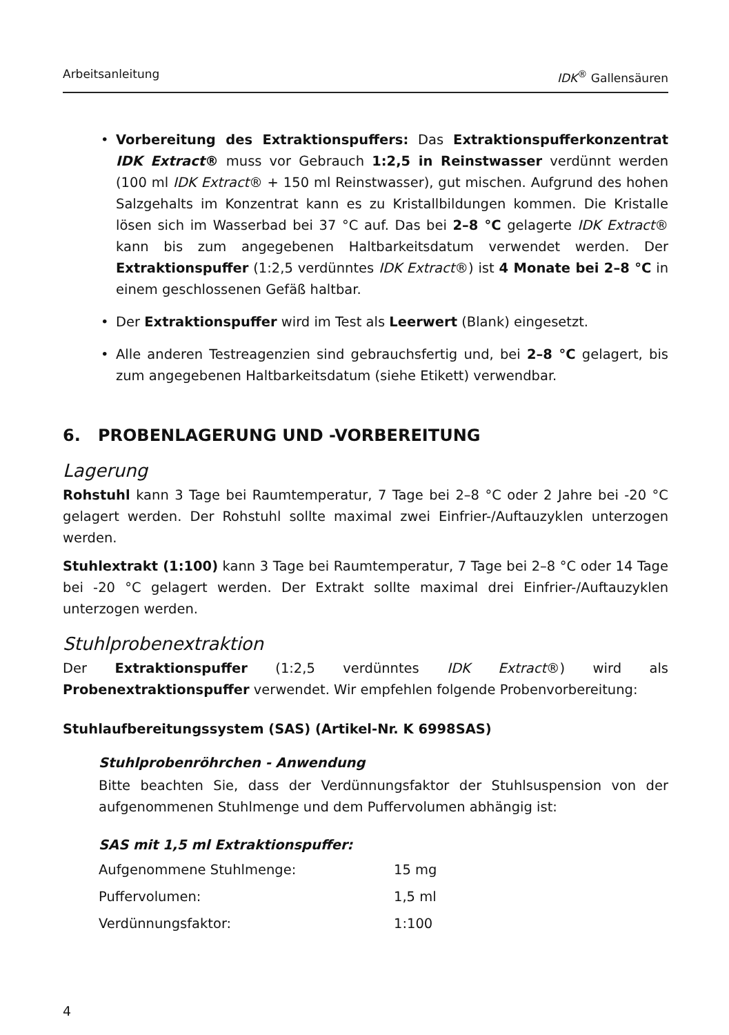Arbeitsanleitung IDK<sup>®</sup> Gallensäuren
• Vorbereitung des Extraktionspuffers: Das Extraktionspufferkonzentrat IDK Extract® muss vor Gebrauch 1:2,5 in Reinstwasser verdünnt werden (100 ml IDK Extract® + 150 ml Reinstwasser), gut mischen. Aufgrund des hohen Salzgehalts im Konzentrat kann es zu Kristallbildungen kommen. Die Kristalle lösen sich im Wasserbad bei 37 °C auf. Das bei 2–8 °C gelagerte IDK Extract® kann bis zum angegebenen Haltbarkeitsdatum verwendet werden. Der Extraktionspuffer (1:2,5 verdünntes IDK Extract®) ist 4 Monate bei 2–8 °C in einem geschlossenen Gefäß haltbar.
• Der Extraktionspuffer wird im Test als Leerwert (Blank) eingesetzt.
• Alle anderen Testreagenzien sind gebrauchsfertig und, bei 2–8 °C gelagert, bis zum angegebenen Haltbarkeitsdatum (siehe Etikett) verwendbar.
6. PROBENLAGERUNG UND -VORBEREITUNG
Lagerung
Rohstuhl kann 3 Tage bei Raumtemperatur, 7 Tage bei 2–8 °C oder 2 Jahre bei -20 °C gelagert werden. Der Rohstuhl sollte maximal zwei Einfrier-/Auftauzyklen unterzogen werden.
Stuhlextrakt (1:100) kann 3 Tage bei Raumtemperatur, 7 Tage bei 2–8 °C oder 14 Tage bei -20 °C gelagert werden. Der Extrakt sollte maximal drei Einfrier-/Auftauzyklen unterzogen werden.
Stuhlprobenextraktion
Der Extraktionspuffer (1:2,5 verdünntes IDK Extract®) wird als Probenextraktionspuffer verwendet. Wir empfehlen folgende Probenvorbereitung:
Stuhlaufbereitungssystem (SAS) (Artikel-Nr. K 6998SAS)
Stuhlprobenröhrchen - Anwendung
Bitte beachten Sie, dass der Verdünnungsfaktor der Stuhlsuspension von der aufgenommenen Stuhlmenge und dem Puffervolumen abhängig ist:
SAS mit 1,5 ml Extraktionspuffer:
| Aufgenommene Stuhlmenge: | 15 mg |
| Puffervolumen: | 1,5 ml |
| Verdünnungsfaktor: | 1:100 |
4